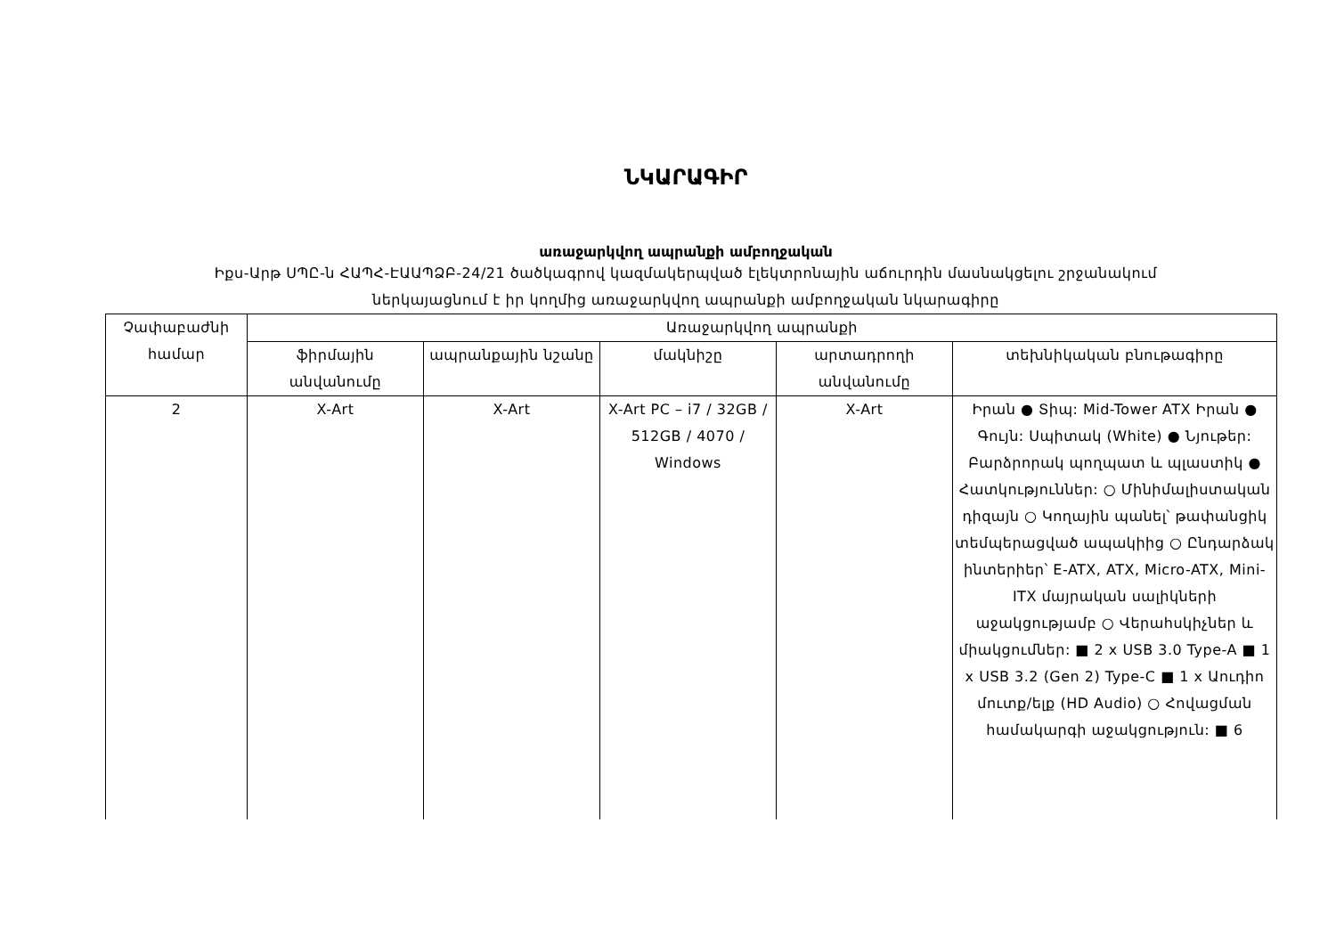ՆԿԱՐԱԳԻՐ
առաջարկվող ապրանքի ամբողջական
Իքս-Արթ ՍՊԸ-ն ՀԱՊՀ-ԷԱԱՊՁԲ-24/21 ծածկագրով կազմակերպված էլեկտրոնային աճուրդին մասնակցելու շրջանակում
ներկայացնում է իր կողմից առաջարկվող ապրանքի ամբողջական նկարագիրը
| Չափաբաժնի համար | Առաջարկվող ապրանքի | | | | |
| --- | --- | --- | --- | --- | --- |
| | ֆիրմային անվանումը | ապրանքային նշանը | մակնիշը | արտադրողի անվանումը | տեխնիկական բնութագիրը |
| 2 | X-Art | X-Art | X-Art PC – i7 / 32GB / 512GB / 4070 / Windows | X-Art | Իրան ● Տիպ: Mid-Tower ATX Իրան ● Գույն: Սպիտակ (White) ● Նյութեր: Բարձրորակ պողպատ և պլաստիկ ● Հատկություններ: ○ Մինիմալիստական դիզայն ○ Կողային պանել՝ թափանցիկ տեմպերացված ապակիից ○ Ընդարձակ ինտերիեր՝ E-ATX, ATX, Micro-ATX, Mini-ITX մայրական սալիկների աջակցությամբ ○ Վերահսկիչներ և միակցումներ: ■ 2 x USB 3.0 Type-A ■ 1 x USB 3.2 (Gen 2) Type-C ■ 1 x Աուդիո մուտք/ելք (HD Audio) ○ Հովացման համակարգի աջակցություն: ■ 6 |